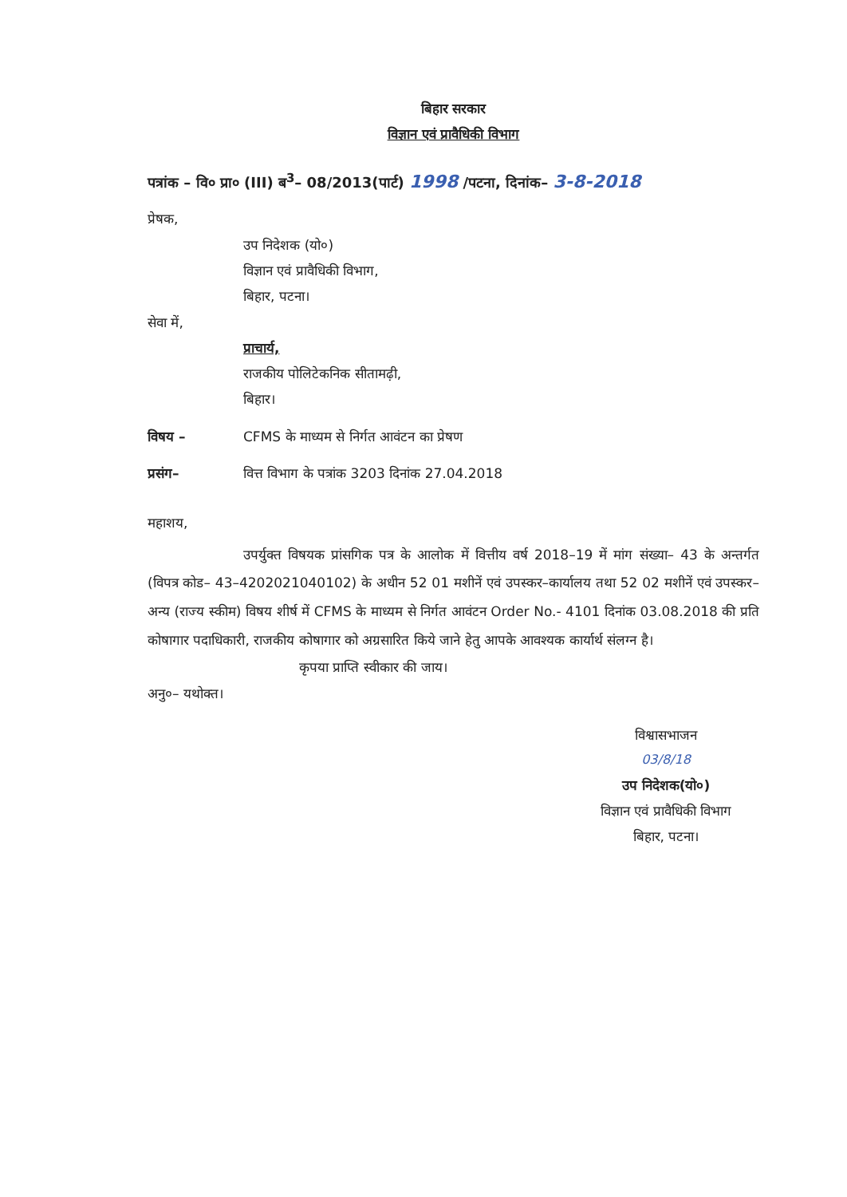बिहार सरकार
विज्ञान एवं प्रावैधिकी विभाग
पत्रांक – वि० प्रा० (III) ब<sup>3</sup>– 08/2013(पार्ट) 1998 /पटना, दिनांक– 3-8-2018
प्रेषक,
उप निदेशक (यो०)
विज्ञान एवं प्रावैधिकी विभाग,
बिहार, पटना।
सेवा में,
प्राचार्य,
राजकीय पोलिटेकनिक सीतामढ़ी,
बिहार।
विषय – CFMS के माध्यम से निर्गत आवंटन का प्रेषण
प्रसंग– वित्त विभाग के पत्रांक 3203 दिनांक 27.04.2018
महाशय,
उपर्युक्त विषयक प्रांसगिक पत्र के आलोक में वित्तीय वर्ष 2018–19 में मांग संख्या– 43 के अन्तर्गत (विपत्र कोड– 43–4202021040102) के अधीन 52 01 मशीनें एवं उपस्कर–कार्यालय तथा 52 02 मशीनें एवं उपस्कर–अन्य (राज्य स्कीम) विषय शीर्ष में CFMS के माध्यम से निर्गत आवंटन Order No.- 4101 दिनांक 03.08.2018 की प्रति कोषागार पदाधिकारी, राजकीय कोषागार को अग्रसारित किये जाने हेतु आपके आवश्यक कार्यार्थ संलग्न है।
कृपया प्राप्ति स्वीकार की जाय।
अनु०– यथोक्त।
विश्वासभाजन
03/8/18
उप निदेशक(यो०)
विज्ञान एवं प्रावैधिकी विभाग
बिहार, पटना।